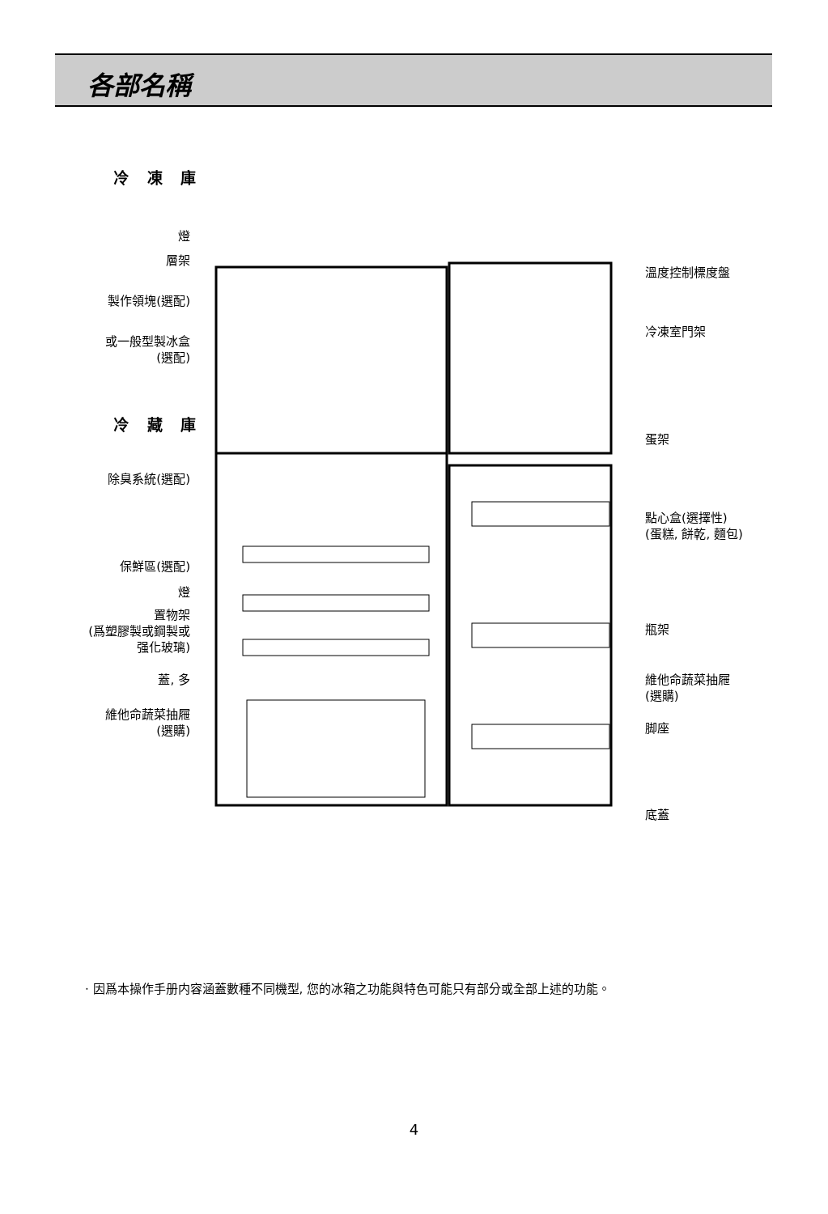各部名稱
冷 凍 庫
燈
層架
製作領塊(選配)
或一般型製冰盒
(選配)
冷 藏 庫
除臭系統(選配)
保鮮區(選配)
燈
置物架
(爲塑膠製或鋼製或
强化玻璃)
蓋, 多
維他命蔬菜抽屜
(選購)
溫度控制標度盤
冷凍室門架
蛋架
點心盒(選擇性)
(蛋糕, 餅乾, 麵包)
瓶架
維他命蔬菜抽屜
(選購)
脚座
底蓋
· 因爲本操作手册内容涵蓋數種不同機型, 您的冰箱之功能與特色可能只有部分或全部上述的功能。
4